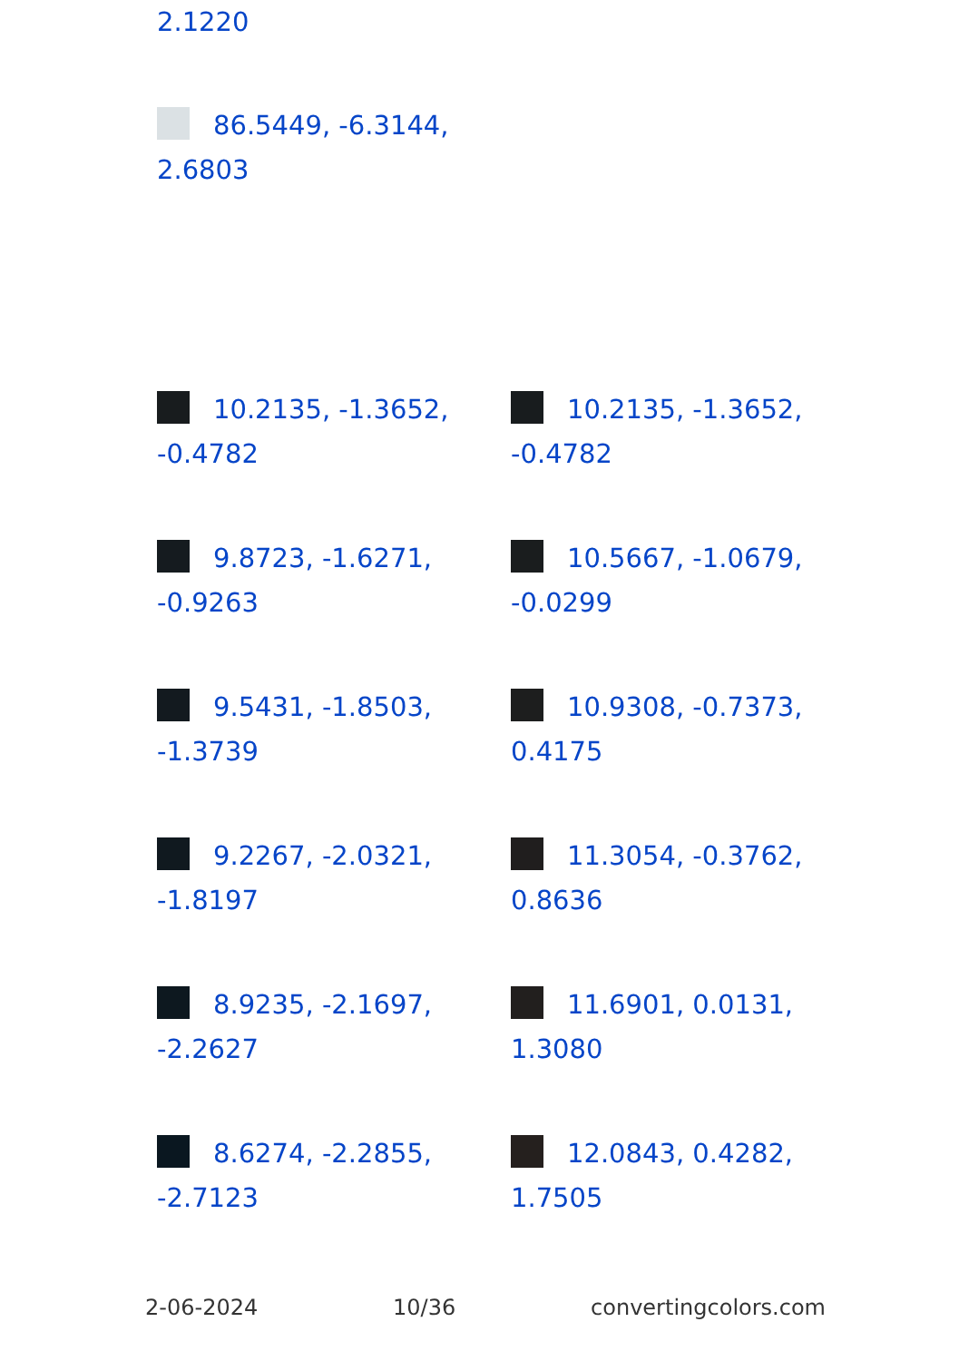2.1220
86.5449, -6.3144, 2.6803
10.2135, -1.3652, -0.4782
10.2135, -1.3652, -0.4782
9.8723, -1.6271, -0.9263
10.5667, -1.0679, -0.0299
9.5431, -1.8503, -1.3739
10.9308, -0.7373, 0.4175
9.2267, -2.0321, -1.8197
11.3054, -0.3762, 0.8636
8.9235, -2.1697, -2.2627
11.6901, 0.0131, 1.3080
8.6274, -2.2855, -2.7123
12.0843, 0.4282, 1.7505
2-06-2024 10/36 convertingcolors.com